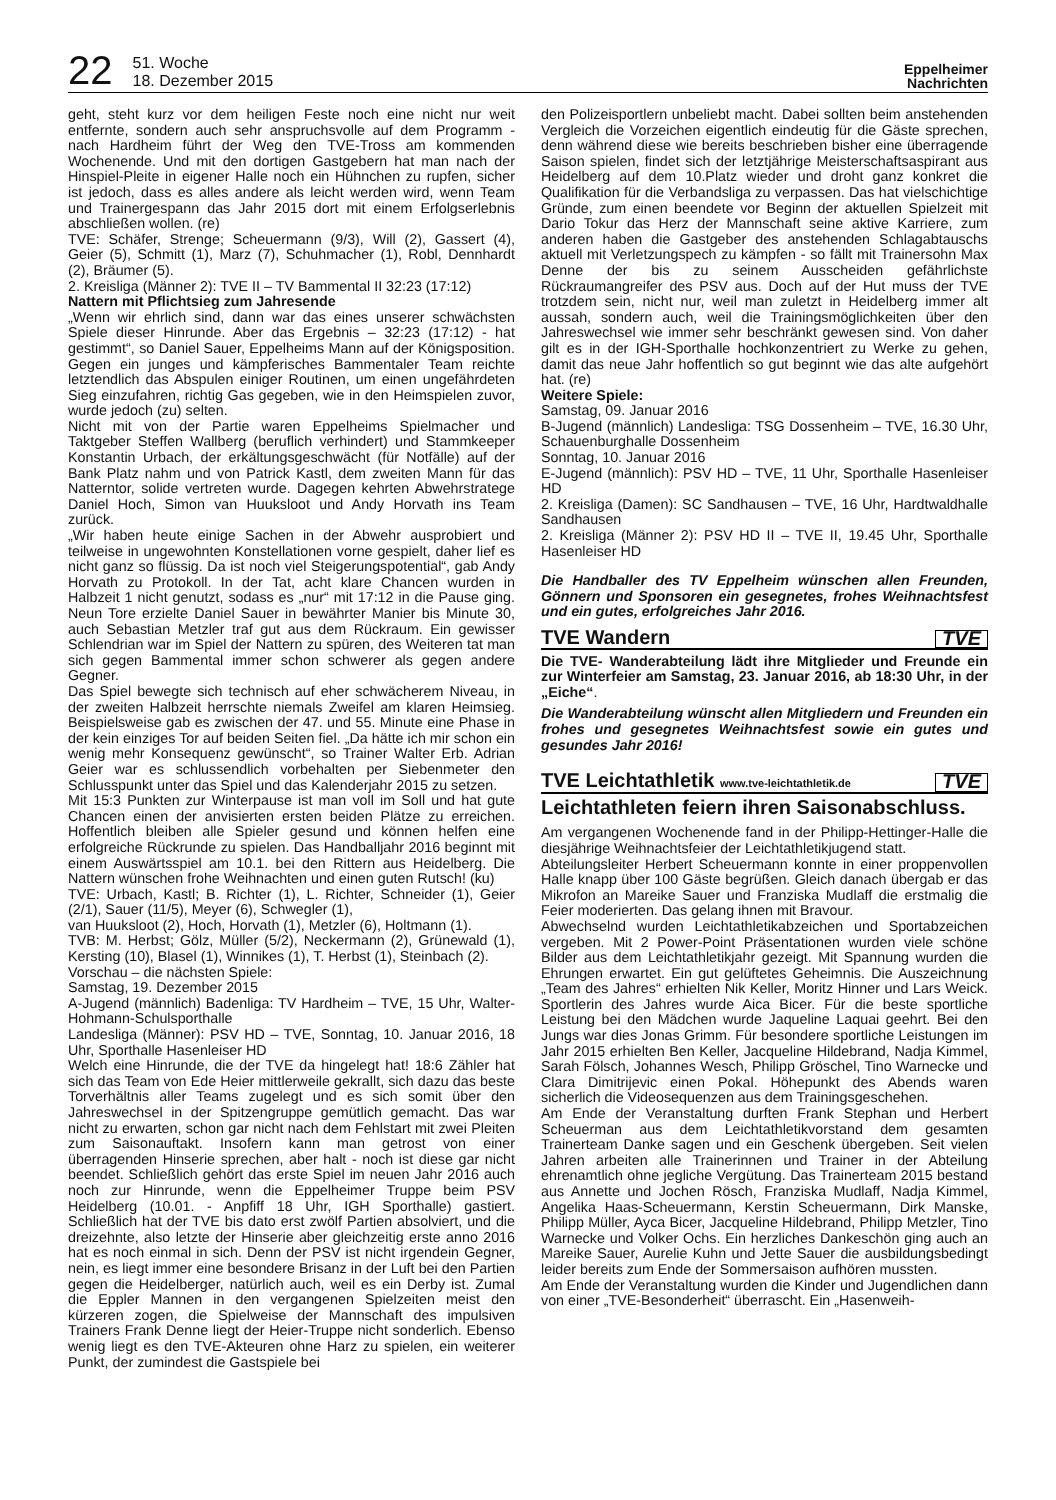22 51. Woche
18. Dezember 2015 Eppelheimer
Nachrichten
geht, steht kurz vor dem heiligen Feste noch eine nicht nur weit entfernte, sondern auch sehr anspruchsvolle auf dem Programm - nach Hardheim führt der Weg den TVE-Tross am kommenden Wochenende. Und mit den dortigen Gastgebern hat man nach der Hinspiel-Pleite in eigener Halle noch ein Hühnchen zu rupfen, sicher ist jedoch, dass es alles andere als leicht werden wird, wenn Team und Trainergespann das Jahr 2015 dort mit einem Erfolgserlebnis abschließen wollen. (re)
TVE: Schäfer, Strenge; Scheuermann (9/3), Will (2), Gassert (4), Geier (5), Schmitt (1), Marz (7), Schuhmacher (1), Robl, Dennhardt (2), Bräumer (5).
2. Kreisliga (Männer 2): TVE II – TV Bammental II 32:23 (17:12)
Nattern mit Pflichtsieg zum Jahresende
„Wenn wir ehrlich sind, dann war das eines unserer schwächsten Spiele dieser Hinrunde. Aber das Ergebnis – 32:23 (17:12) - hat gestimmt“, so Daniel Sauer, Eppelheims Mann auf der Königsposition. Gegen ein junges und kämpferisches Bammentaler Team reichte letztendlich das Abspulen einiger Routinen, um einen ungefährdeten Sieg einzufahren, richtig Gas gegeben, wie in den Heimspielen zuvor, wurde jedoch (zu) selten.
Nicht mit von der Partie waren Eppelheims Spielmacher und Taktgeber Steffen Wallberg (beruflich verhindert) und Stammkeeper Konstantin Urbach, der erkältungsgeschwächt (für Notfälle) auf der Bank Platz nahm und von Patrick Kastl, dem zweiten Mann für das Natterntor, solide vertreten wurde. Dagegen kehrten Abwehrstratege Daniel Hoch, Simon van Huuksloot und Andy Horvath ins Team zurück.
„Wir haben heute einige Sachen in der Abwehr ausprobiert und teilweise in ungewohnten Konstellationen vorne gespielt, daher lief es nicht ganz so flüssig. Da ist noch viel Steigerungspotential“, gab Andy Horvath zu Protokoll. In der Tat, acht klare Chancen wurden in Halbzeit 1 nicht genutzt, sodass es „nur“ mit 17:12 in die Pause ging. Neun Tore erzielte Daniel Sauer in bewährter Manier bis Minute 30, auch Sebastian Metzler traf gut aus dem Rückraum. Ein gewisser Schlendrian war im Spiel der Nattern zu spüren, des Weiteren tat man sich gegen Bammental immer schon schwerer als gegen andere Gegner.
Das Spiel bewegte sich technisch auf eher schwächerem Niveau, in der zweiten Halbzeit herrschte niemals Zweifel am klaren Heimsieg. Beispielsweise gab es zwischen der 47. und 55. Minute eine Phase in der kein einziges Tor auf beiden Seiten fiel. „Da hätte ich mir schon ein wenig mehr Konsequenz gewünscht“, so Trainer Walter Erb. Adrian Geier war es schlussendlich vorbehalten per Siebenmeter den Schlusspunkt unter das Spiel und das Kalenderjahr 2015 zu setzen.
Mit 15:3 Punkten zur Winterpause ist man voll im Soll und hat gute Chancen einen der anvisierten ersten beiden Plätze zu erreichen. Hoffentlich bleiben alle Spieler gesund und können helfen eine erfolgreiche Rückrunde zu spielen. Das Handballjahr 2016 beginnt mit einem Auswärtsspiel am 10.1. bei den Rittern aus Heidelberg. Die Nattern wünschen frohe Weihnachten und einen guten Rutsch! (ku)
TVE: Urbach, Kastl; B. Richter (1), L. Richter, Schneider (1), Geier (2/1), Sauer (11/5), Meyer (6), Schwegler (1),
van Huuksloot (2), Hoch, Horvath (1), Metzler (6), Holtmann (1).
TVB: M. Herbst; Gölz, Müller (5/2), Neckermann (2), Grünewald (1), Kersting (10), Blasel (1), Winnikes (1), T. Herbst (1), Steinbach (2).
Vorschau – die nächsten Spiele:
Samstag, 19. Dezember 2015
A-Jugend (männlich) Badenliga: TV Hardheim – TVE, 15 Uhr, Walter-Hohmann-Schulsporthalle
Landesliga (Männer): PSV HD – TVE, Sonntag, 10. Januar 2016, 18 Uhr, Sporthalle Hasenleiser HD
Welch eine Hinrunde, die der TVE da hingelegt hat! 18:6 Zähler hat sich das Team von Ede Heier mittlerweile gekrallt, sich dazu das beste Torverhältnis aller Teams zugelegt und es sich somit über den Jahreswechsel in der Spitzengruppe gemütlich gemacht. Das war nicht zu erwarten, schon gar nicht nach dem Fehlstart mit zwei Pleiten zum Saisonauftakt. Insofern kann man getrost von einer überragenden Hinserie sprechen, aber halt - noch ist diese gar nicht beendet. Schließlich gehört das erste Spiel im neuen Jahr 2016 auch noch zur Hinrunde, wenn die Eppelheimer Truppe beim PSV Heidelberg (10.01. - Anpfiff 18 Uhr, IGH Sporthalle) gastiert. Schließlich hat der TVE bis dato erst zwölf Partien absolviert, und die dreizehnte, also letzte der Hinserie aber gleichzeitig erste anno 2016 hat es noch einmal in sich. Denn der PSV ist nicht irgendein Gegner, nein, es liegt immer eine besondere Brisanz in der Luft bei den Partien gegen die Heidelberger, natürlich auch, weil es ein Derby ist. Zumal die Eppler Mannen in den vergangenen Spielzeiten meist den kürzeren zogen, die Spielweise der Mannschaft des impulsiven Trainers Frank Denne liegt der Heier-Truppe nicht sonderlich. Ebenso wenig liegt es den TVE-Akteuren ohne Harz zu spielen, ein weiterer Punkt, der zumindest die Gastspiele bei
den Polizeisportlern unbeliebt macht. Dabei sollten beim anstehenden Vergleich die Vorzeichen eigentlich eindeutig für die Gäste sprechen, denn während diese wie bereits beschrieben bisher eine überragende Saison spielen, findet sich der letztjährige Meisterschaftsaspirant aus Heidelberg auf dem 10.Platz wieder und droht ganz konkret die Qualifikation für die Verbandsliga zu verpassen. Das hat vielschichtige Gründe, zum einen beendete vor Beginn der aktuellen Spielzeit mit Dario Tokur das Herz der Mannschaft seine aktive Karriere, zum anderen haben die Gastgeber des anstehenden Schlagabtauschs aktuell mit Verletzungspech zu kämpfen - so fällt mit Trainersohn Max Denne der bis zu seinem Ausscheiden gefährlichste Rückraumangreifer des PSV aus. Doch auf der Hut muss der TVE trotzdem sein, nicht nur, weil man zuletzt in Heidelberg immer alt aussah, sondern auch, weil die Trainingsmöglichkeiten über den Jahreswechsel wie immer sehr beschränkt gewesen sind. Von daher gilt es in der IGH-Sporthalle hochkonzentriert zu Werke zu gehen, damit das neue Jahr hoffentlich so gut beginnt wie das alte aufgehört hat. (re)
Weitere Spiele:
Samstag, 09. Januar 2016
B-Jugend (männlich) Landesliga: TSG Dossenheim – TVE, 16.30 Uhr, Schauenburghalle Dossenheim
Sonntag, 10. Januar 2016
E-Jugend (männlich): PSV HD – TVE, 11 Uhr, Sporthalle Hasenleiser HD
2. Kreisliga (Damen): SC Sandhausen – TVE, 16 Uhr, Hardtwaldhalle Sandhausen
2. Kreisliga (Männer 2): PSV HD II – TVE II, 19.45 Uhr, Sporthalle Hasenleiser HD
Die Handballer des TV Eppelheim wünschen allen Freunden, Gönnern und Sponsoren ein gesegnetes, frohes Weihnachtsfest und ein gutes, erfolgreiches Jahr 2016.
TVE Wandern TVE
Die TVE- Wanderabteilung lädt ihre Mitglieder und Freunde ein zur Winterfeier am Samstag, 23. Januar 2016, ab 18:30 Uhr, in der „Eiche“.
Die Wanderabteilung wünscht allen Mitgliedern und Freunden ein frohes und gesegnetes Weihnachtsfest sowie ein gutes und gesundes Jahr 2016!
TVE Leichtathletik www.tve-leichtathletik.de TVE
Leichtathleten feiern ihren Saisonabschluss.
Am vergangenen Wochenende fand in der Philipp-Hettinger-Halle die diesjährige Weihnachtsfeier der Leichtathletikjugend statt.
Abteilungsleiter Herbert Scheuermann konnte in einer proppenvollen Halle knapp über 100 Gäste begrüßen. Gleich danach übergab er das Mikrofon an Mareike Sauer und Franziska Mudlaff die erstmalig die Feier moderierten. Das gelang ihnen mit Bravour.
Abwechselnd wurden Leichtathletikabzeichen und Sportabzeichen vergeben. Mit 2 Power-Point Präsentationen wurden viele schöne Bilder aus dem Leichtathletikjahr gezeigt. Mit Spannung wurden die Ehrungen erwartet. Ein gut gelüftetes Geheimnis. Die Auszeichnung „Team des Jahres“ erhielten Nik Keller, Moritz Hinner und Lars Weick. Sportlerin des Jahres wurde Aica Bicer. Für die beste sportliche Leistung bei den Mädchen wurde Jaqueline Laquai geehrt. Bei den Jungs war dies Jonas Grimm. Für besondere sportliche Leistungen im Jahr 2015 erhielten Ben Keller, Jacqueline Hildebrand, Nadja Kimmel, Sarah Fölsch, Johannes Wesch, Philipp Gröschel, Tino Warnecke und Clara Dimitrijevic einen Pokal. Höhepunkt des Abends waren sicherlich die Videosequenzen aus dem Trainingsgeschehen.
Am Ende der Veranstaltung durften Frank Stephan und Herbert Scheuerman aus dem Leichtathletikvorstand dem gesamten Trainerteam Danke sagen und ein Geschenk übergeben. Seit vielen Jahren arbeiten alle Trainerinnen und Trainer in der Abteilung ehrenamtlich ohne jegliche Vergütung. Das Trainerteam 2015 bestand aus Annette und Jochen Rösch, Franziska Mudlaff, Nadja Kimmel, Angelika Haas-Scheuermann, Kerstin Scheuermann, Dirk Manske, Philipp Müller, Ayca Bicer, Jacqueline Hildebrand, Philipp Metzler, Tino Warnecke und Volker Ochs. Ein herzliches Dankeschön ging auch an Mareike Sauer, Aurelie Kuhn und Jette Sauer die ausbildungsbedingt leider bereits zum Ende der Sommersaison aufhören mussten.
Am Ende der Veranstaltung wurden die Kinder und Jugendlichen dann von einer „TVE-Besonderheit“ überrascht. Ein „Hasenweih-